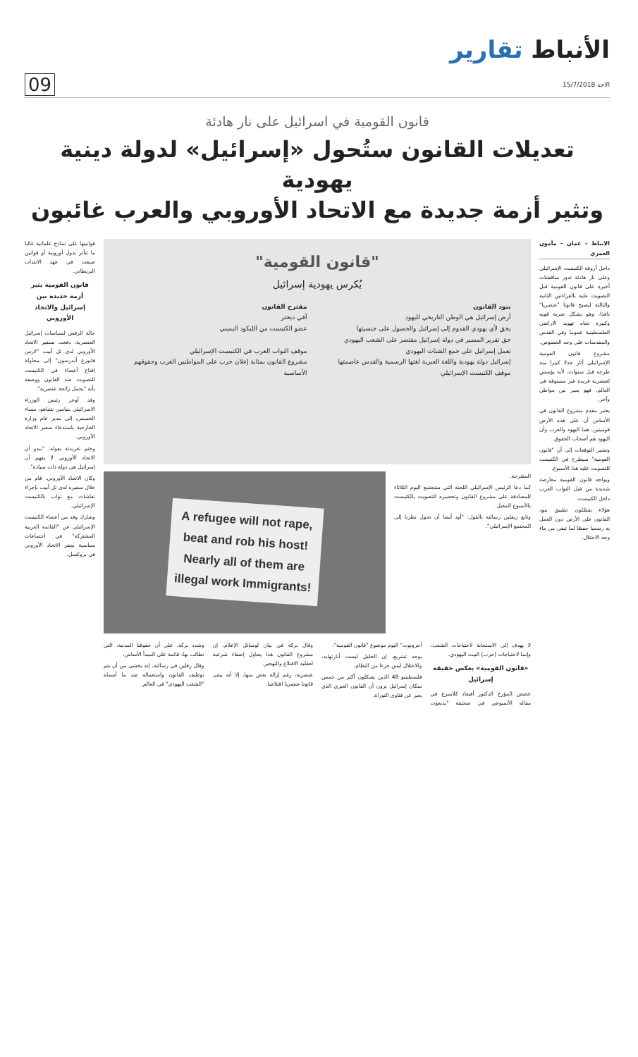الأنباط تقارير
الاحد 15/7/2018 09
قانون القومية في اسرائيل على نار هادئة
تعديلات القانون ستُحول «إسرائيل» لدولة دينية يهودية
وتثير أزمة جديدة مع الاتحاد الأوروبي والعرب غائبون
الانباط - عمان - مأمون العمري
داخل أروقة الكنيست الإسرائيلي وعلى نار هادئة تدور مناقشات أخيرة على قانون القومية قبل التصويت عليه بالقراءتين الثانية والثالثة ليصبح قانونا "عنصريا" نافذا، وهو بشكل ضربة قوية وكبيرة تجاه تهويد الاراضي الفلسطينية عموما وفي القدس والمقدسات على وجه الخصوص.
مشروع قانون القومية الإسرائيلي أثار جدلا كبيرا منذ طرحه قبل سنوات، لأنه يؤسس لعنصرية فريدة غير مسبوقة في العالم، فهو يميز بين مواطن وآخر.
يعتبر مقدم مشروع القانون في الأساس أن على هذه الأرض قوميتين، هما اليهود والعرب وأن اليهود هم أصحاب الحقوق.
وتشير التوقعات إلى أن "قانون القومية" سيطرح في الكنيست للتصويت عليه هذا الأسبوع.
ويواجه قانون القومية معارضة شديدة من قبل النواب العرب داخل الكنيست.
هؤلاء يفضّلون تطبيق بنود القانون على الأرض دون العمل به رسميا حفظا لما تبقى من ماء وجه الاحتلال.
"قانون القومية"
يُكرس يهودية إسرائيل
بنود القانون
أرض إسرائيل هي الوطن التاريخي لليهود
يحق لأي يهودي القدوم إلى إسرائيل والحصول على جنسيتها
حق تقرير المصير في دولة إسرائيل مقتصر على الشعب اليهودي
تعمل إسرائيل على جمع الشتات اليهودي
إسرائيل دولة يهودية واللغة العبرية لغتها الرسمية والقدس عاصمتها
موقف الكنيست الإسرائيلي
مقترح القانون
آفي ديختر
عضو الكنيست من الليكود اليميني
موقف النواب العرب في الكنيست الإسرائيلي
مشروع القانون بمثابة إعلان حرب على المواطنين العرب وحقوقهم الأساسية
المقترحة.
كما دعا الرئيس الإسرائيلي اللجنة التي ستجتمع اليوم الثلاثاء للمصادقة على مشروع القانون وتحضيره للتصويت بالكنيست بالأسبوع المقبل.
وتابع ريفلين رسالته بالقول: "أود أيضا أن تحول نظرنا إلى المجتمع الإسرائيلي".
A refugee will not rape,
beat and rob his host!
Nearly all of them are
illegal work Immigrants!
لا يهدف إلى الاستجابة لاحتياجات الشعب، وإنما لاحتياجات (حزب) البيت اليهودي.
«قانون القومية» يعكس حقيقة إسرائيل
خصص المؤرخ الدكتور أفيعاد كلاينبرغ في مقاله الأسبوعي في صحيفة "يديعوت أحرونوت" اليوم موضوع "قانون القومية".
يوجد تشريع، إن الخليل ليست أبارتهايد، والاحتلال ليس جزءا من النظام.
فلسطينيو 48 الذين يشكلون أكثر من خمس سكان إسرائيل يرون أن القانون العبري الذي يعبر عن فتاوى التوراة.
وقال بركة في بيان لوسائل الإعلام، إن مشروع القانون هذا يحاول إضفاء شرعية لعقلية الاقتلاع والتهجير.
عنصرية، رغم إزالة بعض منها، إلا أنه يبقى قانونا عنصريا اقتلاعيا.
وشدد بركة، على أن حقوقنا المدنية، التي نطالب بها، قائمة على المبدأ الأساس.
وقال رفلين في رسالته، إنه يخشى من أن يتم توظيف القانون واستعماله ضد ما أسماه "الشعب اليهودي" في العالم.
قوانينها على نماذج علمانية غالبا ما تتأثر بدول أوروبية أو قوانين صيغت في عهد الانتداب البريطاني.
قانون القومية يثير أزمة جديدة بين إسرائيل والاتحاد الأوروبي
حالة الرفض لسياسات إسرائيل العنصرية، دفعت بسفير الاتحاد الأوروبي لدى تل أبيب "لارس فابورغ أندرسون" إلى محاولة إقناع أعضاء في الكنيست للتصويت ضد القانون ووصفه بأنه "يحمل رائحة عنصرية".
وقد أوعز رئيس الوزراء الاسرائيلي بنيامين نتنياهو، مساء الخميس، إلى مدير عام وزارة الخارجية باستدعاء سفير الاتحاد الأوروبي.
وختم تغريدته بقوله: "يبدو أن الاتحاد الأوروبي لا يفهم أن إسرائيل هي دولة ذات سيادة".
وكان الاتحاد الأوروبي، قام من خلال سفيره لدى تل أبيب بإجراء نقاشات مع نواب بالكنيست الإسرائيلي.
وشارك وفد من أعضاء الكنيست الإسرائيلي عن "القائمة العربية المشتركة" في اجتماعات سياسية بمقر الاتحاد الأوروبي في بروكسل.